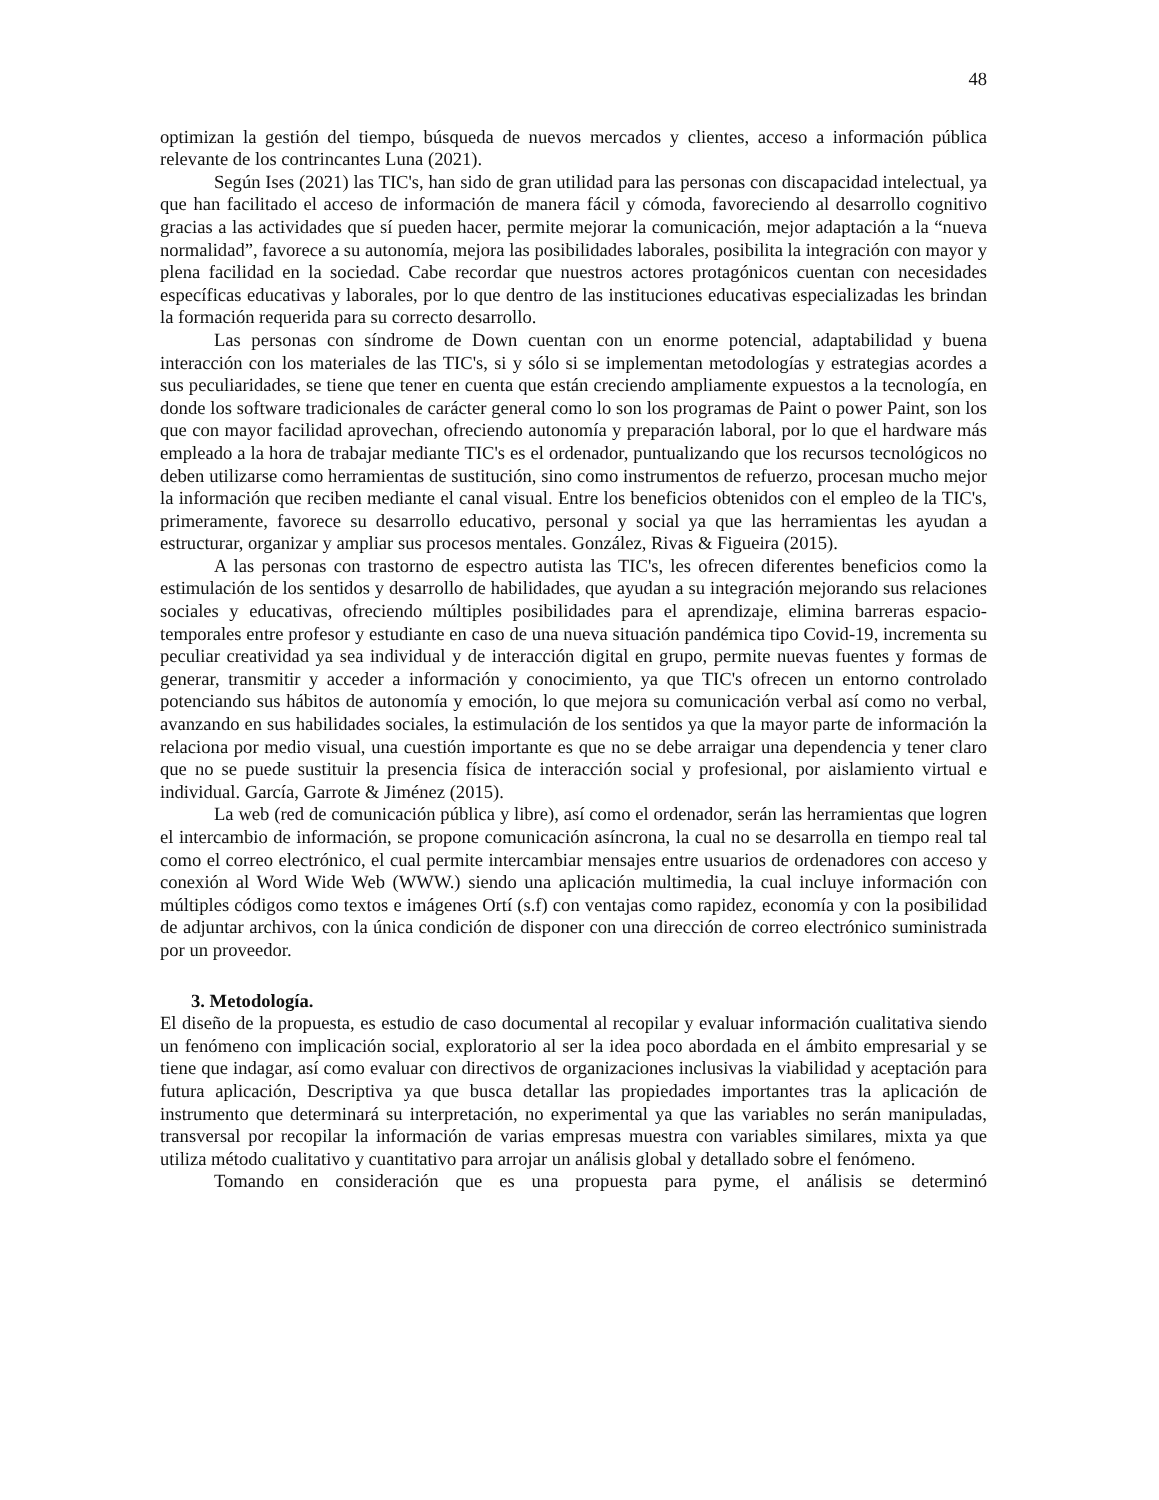48
optimizan la gestión del tiempo, búsqueda de nuevos mercados y clientes, acceso a información pública relevante de los contrincantes Luna (2021).
Según Ises (2021) las TIC's, han sido de gran utilidad para las personas con discapacidad intelectual, ya que han facilitado el acceso de información de manera fácil y cómoda, favoreciendo al desarrollo cognitivo gracias a las actividades que sí pueden hacer, permite mejorar la comunicación, mejor adaptación a la “nueva normalidad”, favorece a su autonomía, mejora las posibilidades laborales, posibilita la integración con mayor y plena facilidad en la sociedad. Cabe recordar que nuestros actores protagónicos cuentan con necesidades específicas educativas y laborales, por lo que dentro de las instituciones educativas especializadas les brindan la formación requerida para su correcto desarrollo.
Las personas con síndrome de Down cuentan con un enorme potencial, adaptabilidad y buena interacción con los materiales de las TIC's, si y sólo si se implementan metodologías y estrategias acordes a sus peculiaridades, se tiene que tener en cuenta que están creciendo ampliamente expuestos a la tecnología, en donde los software tradicionales de carácter general como lo son los programas de Paint o power Paint, son los que con mayor facilidad aprovechan, ofreciendo autonomía y preparación laboral, por lo que el hardware más empleado a la hora de trabajar mediante TIC's es el ordenador, puntualizando que los recursos tecnológicos no deben utilizarse como herramientas de sustitución, sino como instrumentos de refuerzo, procesan mucho mejor la información que reciben mediante el canal visual. Entre los beneficios obtenidos con el empleo de la TIC's, primeramente, favorece su desarrollo educativo, personal y social ya que las herramientas les ayudan a estructurar, organizar y ampliar sus procesos mentales. González, Rivas & Figueira (2015).
A las personas con trastorno de espectro autista las TIC's, les ofrecen diferentes beneficios como la estimulación de los sentidos y desarrollo de habilidades, que ayudan a su integración mejorando sus relaciones sociales y educativas, ofreciendo múltiples posibilidades para el aprendizaje, elimina barreras espacio-temporales entre profesor y estudiante en caso de una nueva situación pandémica tipo Covid-19, incrementa su peculiar creatividad ya sea individual y de interacción digital en grupo, permite nuevas fuentes y formas de generar, transmitir y acceder a información y conocimiento, ya que TIC's ofrecen un entorno controlado potenciando sus hábitos de autonomía y emoción, lo que mejora su comunicación verbal así como no verbal, avanzando en sus habilidades sociales, la estimulación de los sentidos ya que la mayor parte de información la relaciona por medio visual, una cuestión importante es que no se debe arraigar una dependencia y tener claro que no se puede sustituir la presencia física de interacción social y profesional, por aislamiento virtual e individual. García, Garrote & Jiménez (2015).
La web (red de comunicación pública y libre), así como el ordenador, serán las herramientas que logren el intercambio de información, se propone comunicación asíncrona, la cual no se desarrolla en tiempo real tal como el correo electrónico, el cual permite intercambiar mensajes entre usuarios de ordenadores con acceso y conexión al Word Wide Web (WWW.) siendo una aplicación multimedia, la cual incluye información con múltiples códigos como textos e imágenes Ortí (s.f) con ventajas como rapidez, economía y con la posibilidad de adjuntar archivos, con la única condición de disponer con una dirección de correo electrónico suministrada por un proveedor.
3. Metodología.
El diseño de la propuesta, es estudio de caso documental al recopilar y evaluar información cualitativa siendo un fenómeno con implicación social, exploratorio al ser la idea poco abordada en el ámbito empresarial y se tiene que indagar, así como evaluar con directivos de organizaciones inclusivas la viabilidad y aceptación para futura aplicación, Descriptiva ya que busca detallar las propiedades importantes tras la aplicación de instrumento que determinará su interpretación, no experimental ya que las variables no serán manipuladas, transversal por recopilar la información de varias empresas muestra con variables similares, mixta ya que utiliza método cualitativo y cuantitativo para arrojar un análisis global y detallado sobre el fenómeno.
Tomando en consideración que es una propuesta para pyme, el análisis se determinó